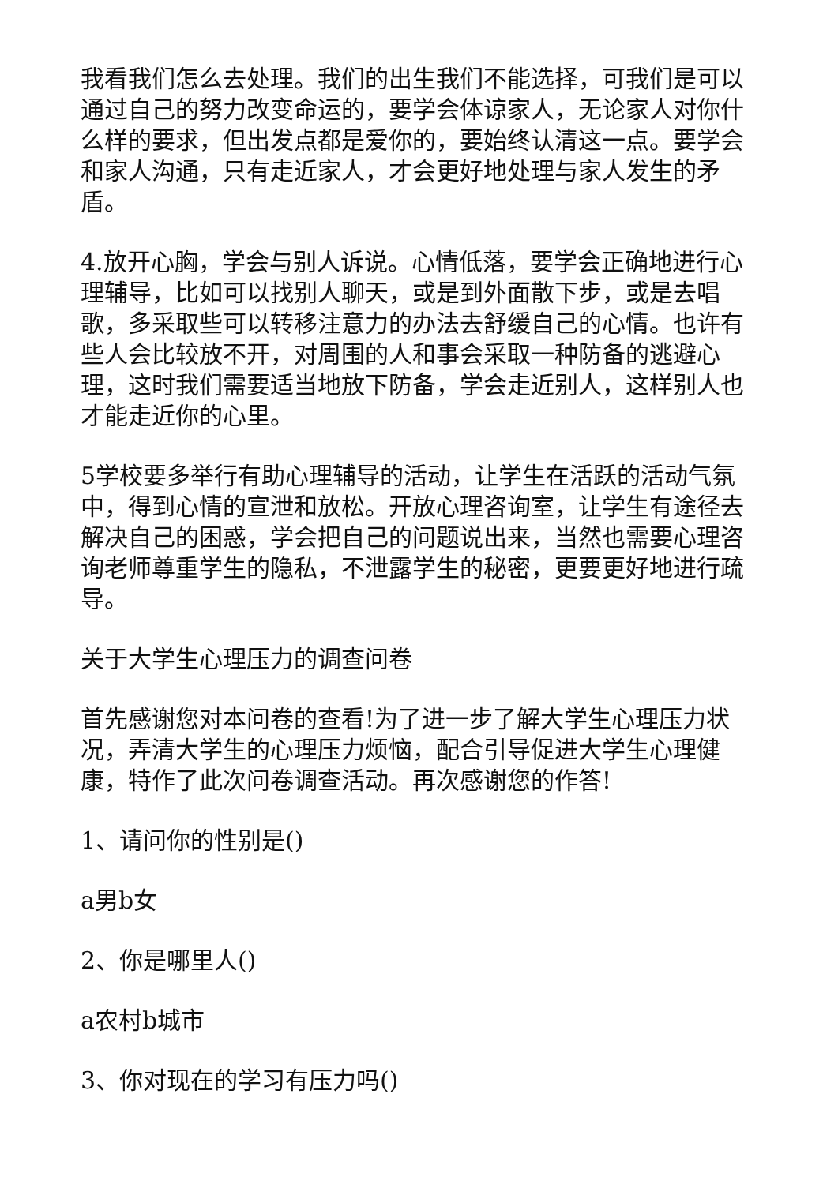我看我们怎么去处理。我们的出生我们不能选择，可我们是可以通过自己的努力改变命运的，要学会体谅家人，无论家人对你什么样的要求，但出发点都是爱你的，要始终认清这一点。要学会和家人沟通，只有走近家人，才会更好地处理与家人发生的矛盾。
4.放开心胸，学会与别人诉说。心情低落，要学会正确地进行心理辅导，比如可以找别人聊天，或是到外面散下步，或是去唱歌，多采取些可以转移注意力的办法去舒缓自己的心情。也许有些人会比较放不开，对周围的人和事会采取一种防备的逃避心理，这时我们需要适当地放下防备，学会走近别人，这样别人也才能走近你的心里。
5学校要多举行有助心理辅导的活动，让学生在活跃的活动气氛中，得到心情的宣泄和放松。开放心理咨询室，让学生有途径去解决自己的困惑，学会把自己的问题说出来，当然也需要心理咨询老师尊重学生的隐私，不泄露学生的秘密，更要更好地进行疏导。
关于大学生心理压力的调查问卷
首先感谢您对本问卷的查看!为了进一步了解大学生心理压力状况，弄清大学生的心理压力烦恼，配合引导促进大学生心理健康，特作了此次问卷调查活动。再次感谢您的作答!
1、请问你的性别是()
a男b女
2、你是哪里人()
a农村b城市
3、你对现在的学习有压力吗()